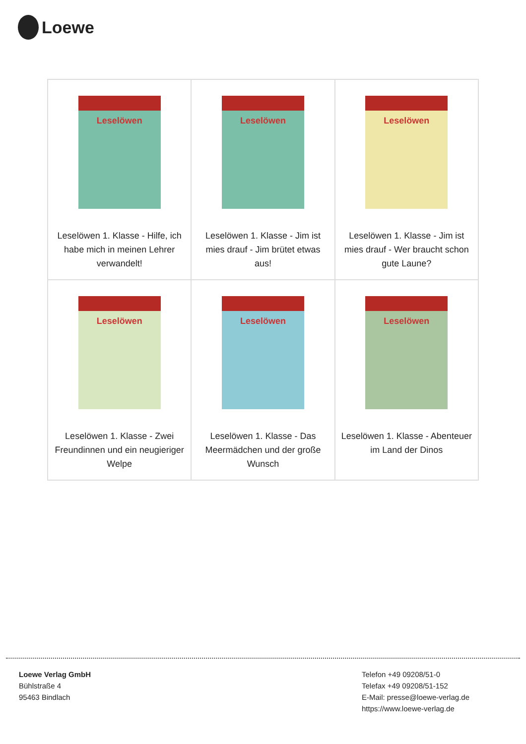Loewe
| Leselöwen Leselöwen 1. Klasse - Hilfe, ich habe mich in meinen Lehrer verwandelt! | Leselöwen Leselöwen 1. Klasse - Jim ist mies drauf - Jim brütet etwas aus! | Leselöwen Leselöwen 1. Klasse - Jim ist mies drauf - Wer braucht schon gute Laune? |
| Leselöwen Leselöwen 1. Klasse - Zwei Freundinnen und ein neugieriger Welpe | Leselöwen Leselöwen 1. Klasse - Das Meermädchen und der große Wunsch | Leselöwen Leselöwen 1. Klasse - Abenteuer im Land der Dinos |
Loewe Verlag GmbH
Bühlstraße 4
95463 Bindlach
Telefon +49 09208/51-0
Telefax +49 09208/51-152
E-Mail: presse@loewe-verlag.de
https://www.loewe-verlag.de